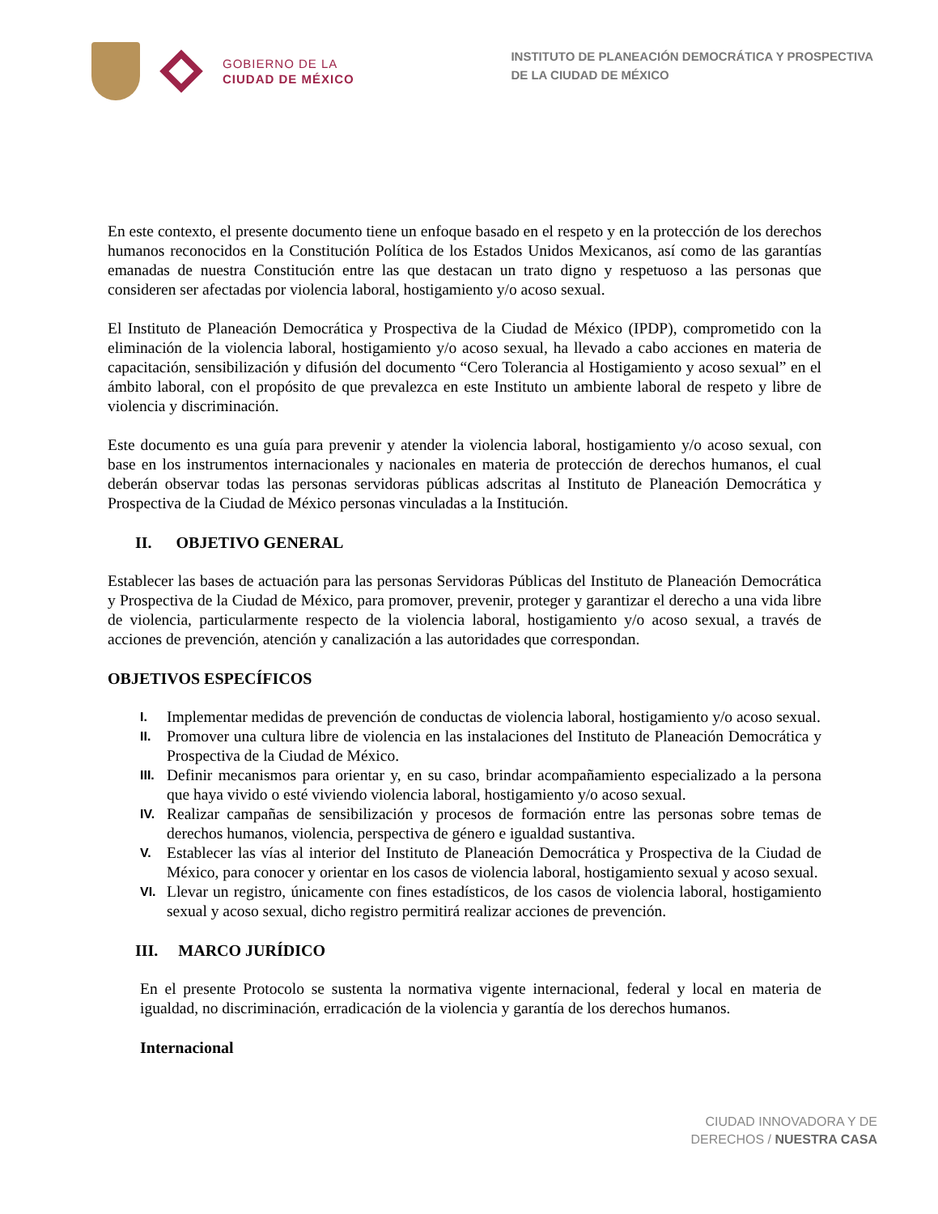GOBIERNO DE LA
CIUDAD DE MÉXICO
INSTITUTO DE PLANEACIÓN DEMOCRÁTICA Y PROSPECTIVA
DE LA CIUDAD DE MÉXICO
En este contexto, el presente documento tiene un enfoque basado en el respeto y en la protección de los derechos humanos reconocidos en la Constitución Política de los Estados Unidos Mexicanos, así como de las garantías emanadas de nuestra Constitución entre las que destacan un trato digno y respetuoso a las personas que consideren ser afectadas por violencia laboral, hostigamiento y/o acoso sexual.
El Instituto de Planeación Democrática y Prospectiva de la Ciudad de México (IPDP), comprometido con la eliminación de la violencia laboral, hostigamiento y/o acoso sexual, ha llevado a cabo acciones en materia de capacitación, sensibilización y difusión del documento “Cero Tolerancia al Hostigamiento y acoso sexual” en el ámbito laboral, con el propósito de que prevalezca en este Instituto un ambiente laboral de respeto y libre de violencia y discriminación.
Este documento es una guía para prevenir y atender la violencia laboral, hostigamiento y/o acoso sexual, con base en los instrumentos internacionales y nacionales en materia de protección de derechos humanos, el cual deberán observar todas las personas servidoras públicas adscritas al Instituto de Planeación Democrática y Prospectiva de la Ciudad de México personas vinculadas a la Institución.
II. OBJETIVO GENERAL
Establecer las bases de actuación para las personas Servidoras Públicas del Instituto de Planeación Democrática y Prospectiva de la Ciudad de México, para promover, prevenir, proteger y garantizar el derecho a una vida libre de violencia, particularmente respecto de la violencia laboral, hostigamiento y/o acoso sexual, a través de acciones de prevención, atención y canalización a las autoridades que correspondan.
OBJETIVOS ESPECÍFICOS
I. Implementar medidas de prevención de conductas de violencia laboral, hostigamiento y/o acoso sexual.
II. Promover una cultura libre de violencia en las instalaciones del Instituto de Planeación Democrática y Prospectiva de la Ciudad de México.
III. Definir mecanismos para orientar y, en su caso, brindar acompañamiento especializado a la persona que haya vivido o esté viviendo violencia laboral, hostigamiento y/o acoso sexual.
IV. Realizar campañas de sensibilización y procesos de formación entre las personas sobre temas de derechos humanos, violencia, perspectiva de género e igualdad sustantiva.
V. Establecer las vías al interior del Instituto de Planeación Democrática y Prospectiva de la Ciudad de México, para conocer y orientar en los casos de violencia laboral, hostigamiento sexual y acoso sexual.
VI. Llevar un registro, únicamente con fines estadísticos, de los casos de violencia laboral, hostigamiento sexual y acoso sexual, dicho registro permitirá realizar acciones de prevención.
III. MARCO JURÍDICO
En el presente Protocolo se sustenta la normativa vigente internacional, federal y local en materia de igualdad, no discriminación, erradicación de la violencia y garantía de los derechos humanos.
Internacional
CIUDAD INNOVADORA Y DE
DERECHOS / NUESTRA CASA